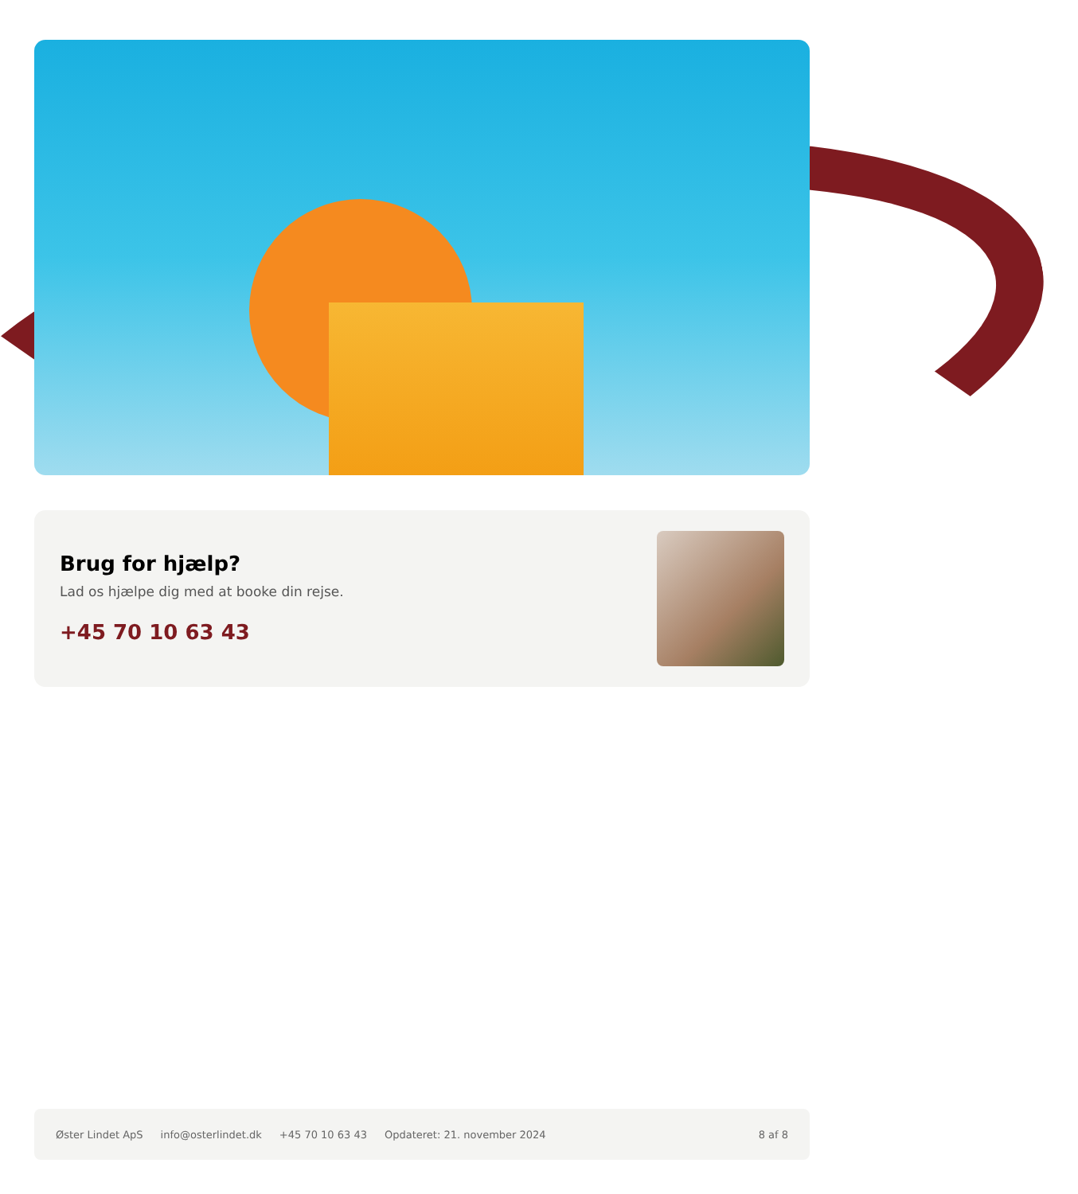Brug for hjælp?
Lad os hjælpe dig med at booke din rejse.
+45 70 10 63 43
Øster Lindet ApS info@osterlindet.dk +45 70 10 63 43 Opdateret: 21. november 2024 8 af 8